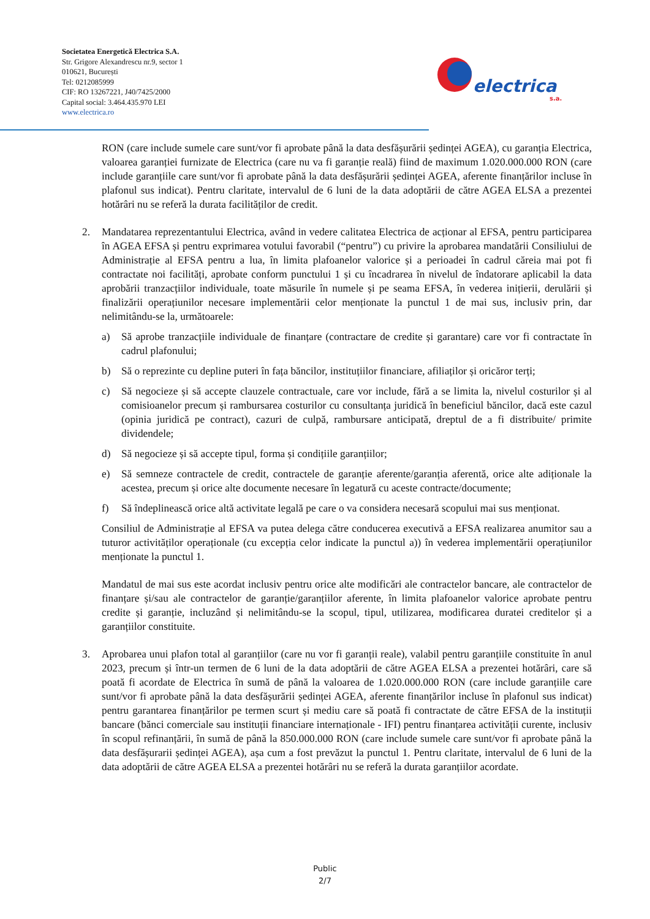Societatea Energetică Electrica S.A.
Str. Grigore Alexandrescu nr.9, sector 1
010621, București
Tel: 0212085999
CIF: RO 13267221, J40/7425/2000
Capital social: 3.464.435.970 LEI
www.electrica.ro
electrica
s.a.
RON (care include sumele care sunt/vor fi aprobate până la data desfășurării ședinței AGEA), cu garanția Electrica, valoarea garanției furnizate de Electrica (care nu va fi garanție reală) fiind de maximum 1.020.000.000 RON (care include garanțiile care sunt/vor fi aprobate până la data desfășurării ședinței AGEA, aferente finanțărilor incluse în plafonul sus indicat). Pentru claritate, intervalul de 6 luni de la data adoptării de către AGEA ELSA a prezentei hotărâri nu se referă la durata facilităților de credit.
2. Mandatarea reprezentantului Electrica, având in vedere calitatea Electrica de acționar al EFSA, pentru participarea în AGEA EFSA și pentru exprimarea votului favorabil (“pentru”) cu privire la aprobarea mandatării Consiliului de Administrație al EFSA pentru a lua, în limita plafoanelor valorice și a perioadei în cadrul căreia mai pot fi contractate noi facilități, aprobate conform punctului 1 și cu încadrarea în nivelul de îndatorare aplicabil la data aprobării tranzacțiilor individuale, toate măsurile în numele și pe seama EFSA, în vederea inițierii, derulării și finalizării operațiunilor necesare implementării celor menționate la punctul 1 de mai sus, inclusiv prin, dar nelimitându-se la, următoarele:
a) Să aprobe tranzacțiile individuale de finanțare (contractare de credite și garantare) care vor fi contractate în cadrul plafonului;
b) Să o reprezinte cu depline puteri în fața băncilor, instituțiilor financiare, afiliaților și oricăror terți;
c) Să negocieze și să accepte clauzele contractuale, care vor include, fără a se limita la, nivelul costurilor și al comisioanelor precum și rambursarea costurilor cu consultanța juridică în beneficiul băncilor, dacă este cazul (opinia juridică pe contract), cazuri de culpă, rambursare anticipată, dreptul de a fi distribuite/ primite dividendele;
d) Să negocieze și să accepte tipul, forma și condițiile garanțiilor;
e) Să semneze contractele de credit, contractele de garanție aferente/garanția aferentă, orice alte adiționale la acestea, precum și orice alte documente necesare în legatură cu aceste contracte/documente;
f) Să îndeplinească orice altă activitate legală pe care o va considera necesară scopului mai sus menționat.
Consiliul de Administrație al EFSA va putea delega către conducerea executivă a EFSA realizarea anumitor sau a tuturor activităților operaționale (cu excepția celor indicate la punctul a)) în vederea implementării operațiunilor menționate la punctul 1.
Mandatul de mai sus este acordat inclusiv pentru orice alte modificări ale contractelor bancare, ale contractelor de finanțare și/sau ale contractelor de garanție/garanțiilor aferente, în limita plafoanelor valorice aprobate pentru credite și garanție, incluzând și nelimitându-se la scopul, tipul, utilizarea, modificarea duratei creditelor și a garanțiilor constituite.
3. Aprobarea unui plafon total al garanțiilor (care nu vor fi garanții reale), valabil pentru garanțiile constituite în anul 2023, precum și într-un termen de 6 luni de la data adoptării de către AGEA ELSA a prezentei hotărâri, care să poată fi acordate de Electrica în sumă de până la valoarea de 1.020.000.000 RON (care include garanțiile care sunt/vor fi aprobate până la data desfășurării ședinței AGEA, aferente finanțărilor incluse în plafonul sus indicat) pentru garantarea finanțărilor pe termen scurt și mediu care să poată fi contractate de către EFSA de la instituții bancare (bănci comerciale sau instituții financiare internaționale - IFI) pentru finanțarea activității curente, inclusiv în scopul refinanțării, în sumă de până la 850.000.000 RON (care include sumele care sunt/vor fi aprobate până la data desfășurarii ședinței AGEA), așa cum a fost prevăzut la punctul 1. Pentru claritate, intervalul de 6 luni de la data adoptării de către AGEA ELSA a prezentei hotărâri nu se referă la durata garanțiilor acordate.
Public
2/7